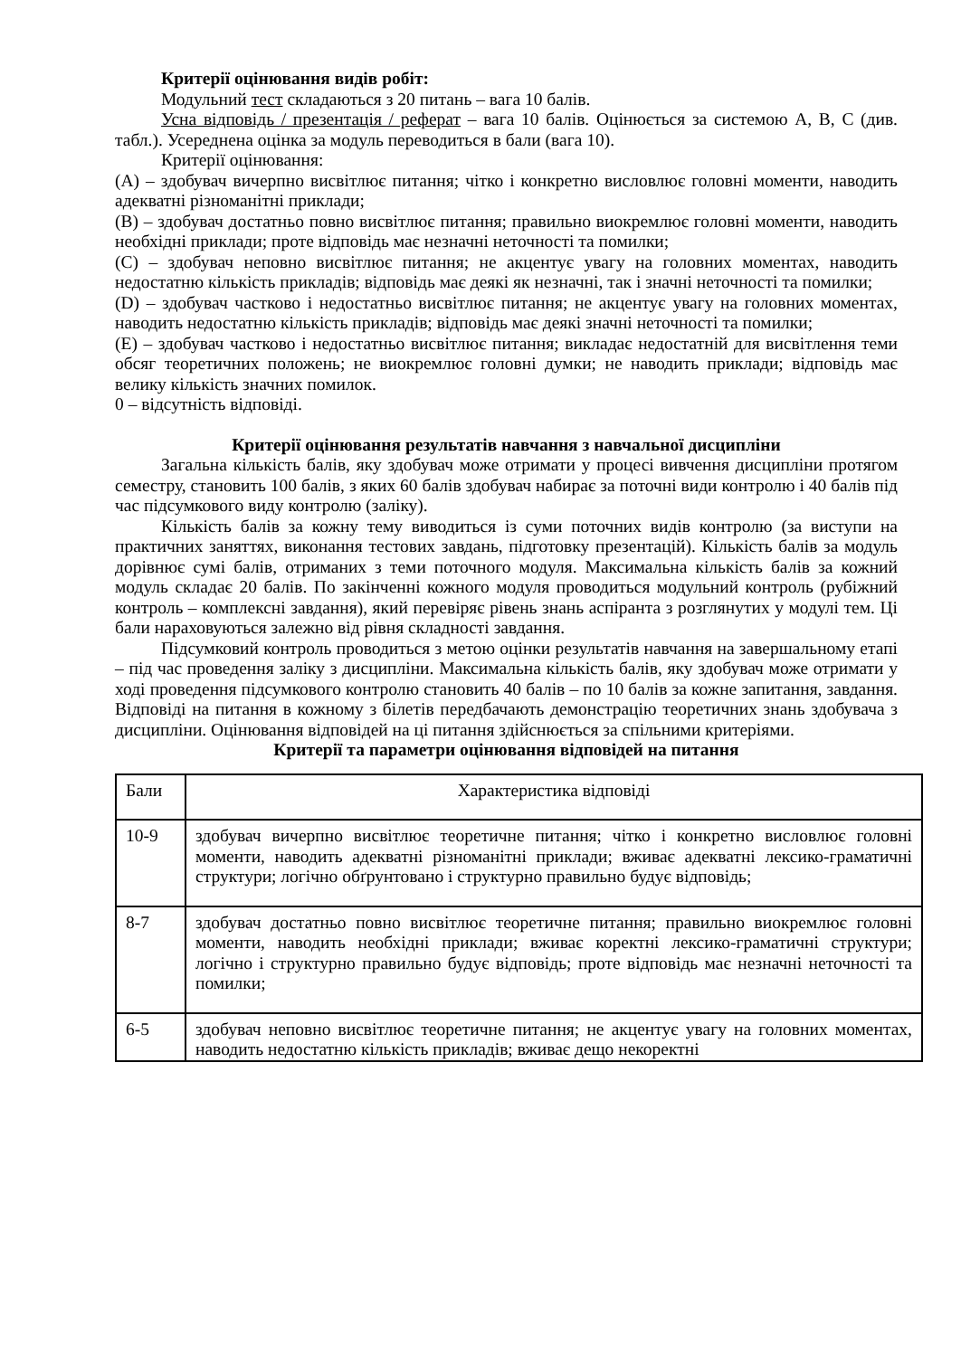Критерії оцінювання видів робіт:
Модульний тест складаються з 20 питань – вага 10 балів.
Усна відповідь / презентація / реферат – вага 10 балів. Оцінюється за системою A, B, C (див. табл.). Усереднена оцінка за модуль переводиться в бали (вага 10).
Критерії оцінювання:
(A) – здобувач вичерпно висвітлює питання; чітко і конкретно висловлює головні моменти, наводить адекватні різноманітні приклади;
(B) – здобувач достатньо повно висвітлює питання; правильно виокремлює головні моменти, наводить необхідні приклади; проте відповідь має незначні неточності та помилки;
(C) – здобувач неповно висвітлює питання; не акцентує увагу на головних моментах, наводить недостатню кількість прикладів; відповідь має деякі як незначні, так і значні неточності та помилки;
(D) – здобувач частково і недостатньо висвітлює питання; не акцентує увагу на головних моментах, наводить недостатню кількість прикладів; відповідь має деякі значні неточності та помилки;
(E) – здобувач частково і недостатньо висвітлює питання; викладає недостатній для висвітлення теми обсяг теоретичних положень; не виокремлює головні думки; не наводить приклади; відповідь має велику кількість значних помилок.
0 – відсутність відповіді.
Критерії оцінювання результатів навчання з навчальної дисципліни
Загальна кількість балів, яку здобувач може отримати у процесі вивчення дисципліни протягом семестру, становить 100 балів, з яких 60 балів здобувач набирає за поточні види контролю і 40 балів під час підсумкового виду контролю (заліку).
Кількість балів за кожну тему виводиться із суми поточних видів контролю (за виступи на практичних заняттях, виконання тестових завдань, підготовку презентацій). Кількість балів за модуль дорівнює сумі балів, отриманих з теми поточного модуля. Максимальна кількість балів за кожний модуль складає 20 балів. По закінченні кожного модуля проводиться модульний контроль (рубіжний контроль – комплексні завдання), який перевіряє рівень знань аспіранта з розглянутих у модулі тем. Ці бали нараховуються залежно від рівня складності завдання.
Підсумковий контроль проводиться з метою оцінки результатів навчання на завершальному етапі – під час проведення заліку з дисципліни. Максимальна кількість балів, яку здобувач може отримати у ході проведення підсумкового контролю становить 40 балів – по 10 балів за кожне запитання, завдання. Відповіді на питання в кожному з білетів передбачають демонстрацію теоретичних знань здобувача з дисципліни. Оцінювання відповідей на ці питання здійснюється за спільними критеріями.
Критерії та параметри оцінювання відповідей на питання
| Бали | Характеристика відповіді |
| 10-9 | здобувач вичерпно висвітлює теоретичне питання; чітко і конкретно висловлює головні моменти, наводить адекватні різноманітні приклади; вживає адекватні лексико-граматичні структури; логічно обґрунтовано і структурно правильно будує відповідь; |
| 8-7 | здобувач достатньо повно висвітлює теоретичне питання; правильно виокремлює головні моменти, наводить необхідні приклади; вживає коректні лексико-граматичні структури; логічно і структурно правильно будує відповідь; проте відповідь має незначні неточності та помилки; |
| 6-5 | здобувач неповно висвітлює теоретичне питання; не акцентує увагу на головних моментах, наводить недостатню кількість прикладів; вживає дещо некоректні |